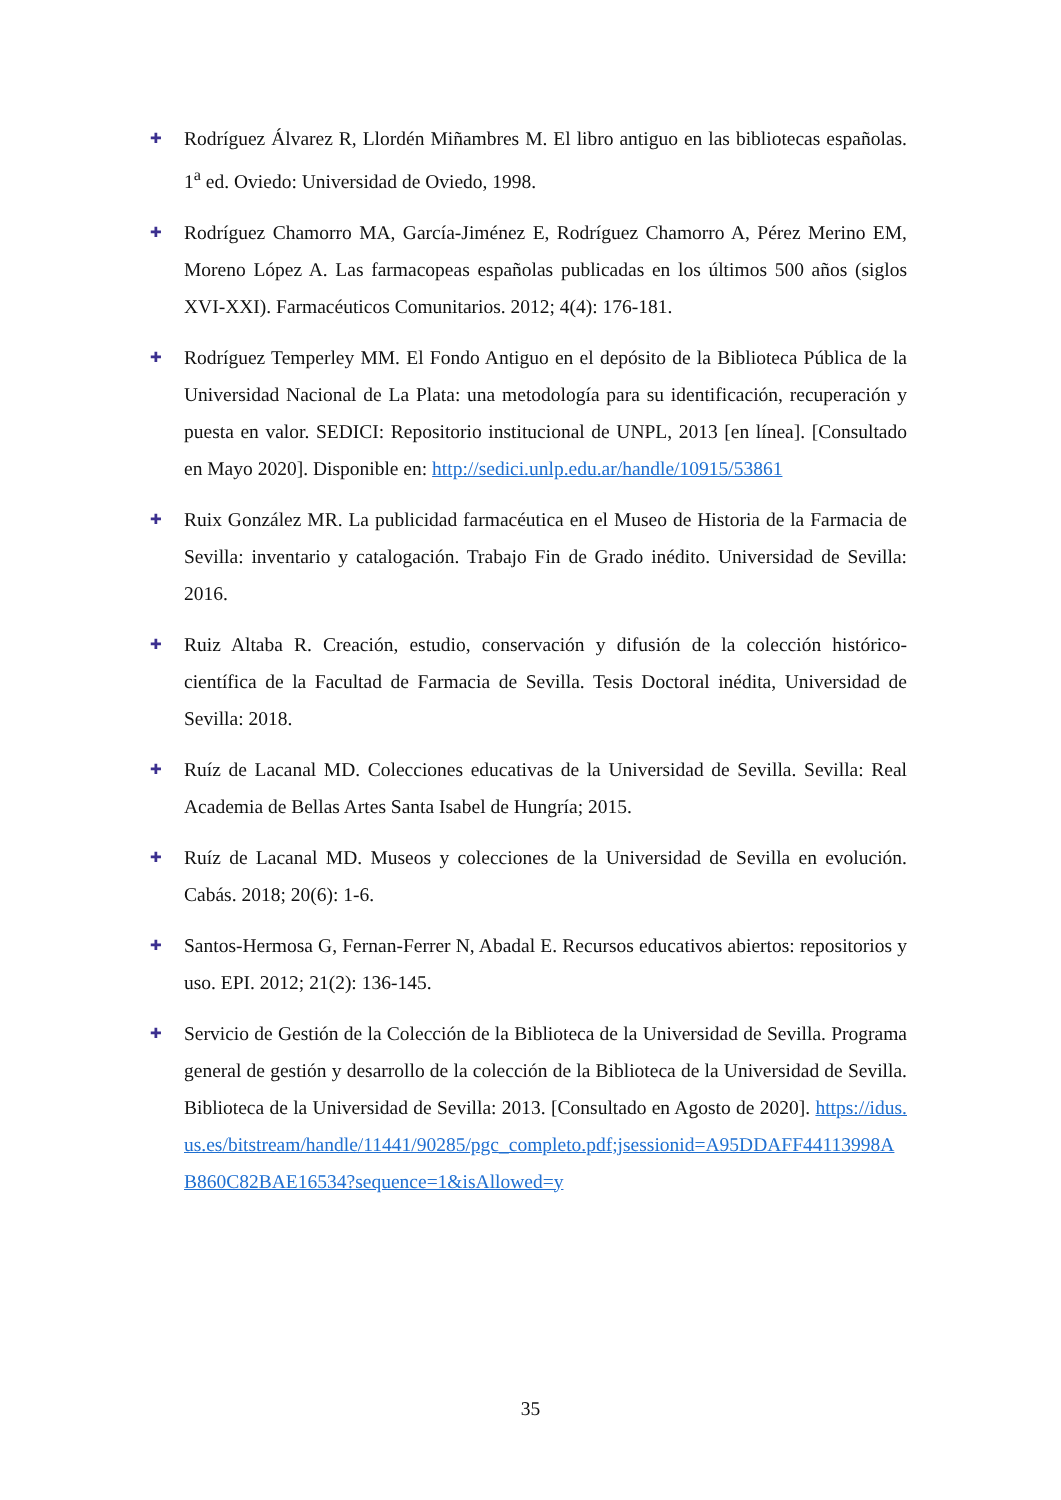✚
Rodríguez Álvarez R, Llordén Miñambres M. El libro antiguo en las bibliotecas españolas. 1<sup>a</sup> ed. Oviedo: Universidad de Oviedo, 1998.
✚
Rodríguez Chamorro MA, García-Jiménez E, Rodríguez Chamorro A, Pérez Merino EM, Moreno López A. Las farmacopeas españolas publicadas en los últimos 500 años (siglos XVI-XXI). Farmacéuticos Comunitarios. 2012; 4(4): 176-181.
✚
Rodríguez Temperley MM. El Fondo Antiguo en el depósito de la Biblioteca Pública de la Universidad Nacional de La Plata: una metodología para su identificación, recuperación y puesta en valor. SEDICI: Repositorio institucional de UNPL, 2013 [en línea]. [Consultado en Mayo 2020]. Disponible en: http://sedici.unlp.edu.ar/handle/10915/53861
✚
Ruix González MR. La publicidad farmacéutica en el Museo de Historia de la Farmacia de Sevilla: inventario y catalogación. Trabajo Fin de Grado inédito. Universidad de Sevilla: 2016.
✚
Ruiz Altaba R. Creación, estudio, conservación y difusión de la colección histórico-científica de la Facultad de Farmacia de Sevilla. Tesis Doctoral inédita, Universidad de Sevilla: 2018.
✚
Ruíz de Lacanal MD. Colecciones educativas de la Universidad de Sevilla. Sevilla: Real Academia de Bellas Artes Santa Isabel de Hungría; 2015.
✚
Ruíz de Lacanal MD. Museos y colecciones de la Universidad de Sevilla en evolución. Cabás. 2018; 20(6): 1-6.
✚
Santos-Hermosa G, Fernan-Ferrer N, Abadal E. Recursos educativos abiertos: repositorios y uso. EPI. 2012; 21(2): 136-145.
✚
Servicio de Gestión de la Colección de la Biblioteca de la Universidad de Sevilla. Programa general de gestión y desarrollo de la colección de la Biblioteca de la Universidad de Sevilla. Biblioteca de la Universidad de Sevilla: 2013. [Consultado en Agosto de 2020]. https://idus.us.es/bitstream/handle/11441/90285/pgc_completo.pdf;jsessionid=A95DDAFF44113998AB860C82BAE16534?sequence=1&isAllowed=y
35